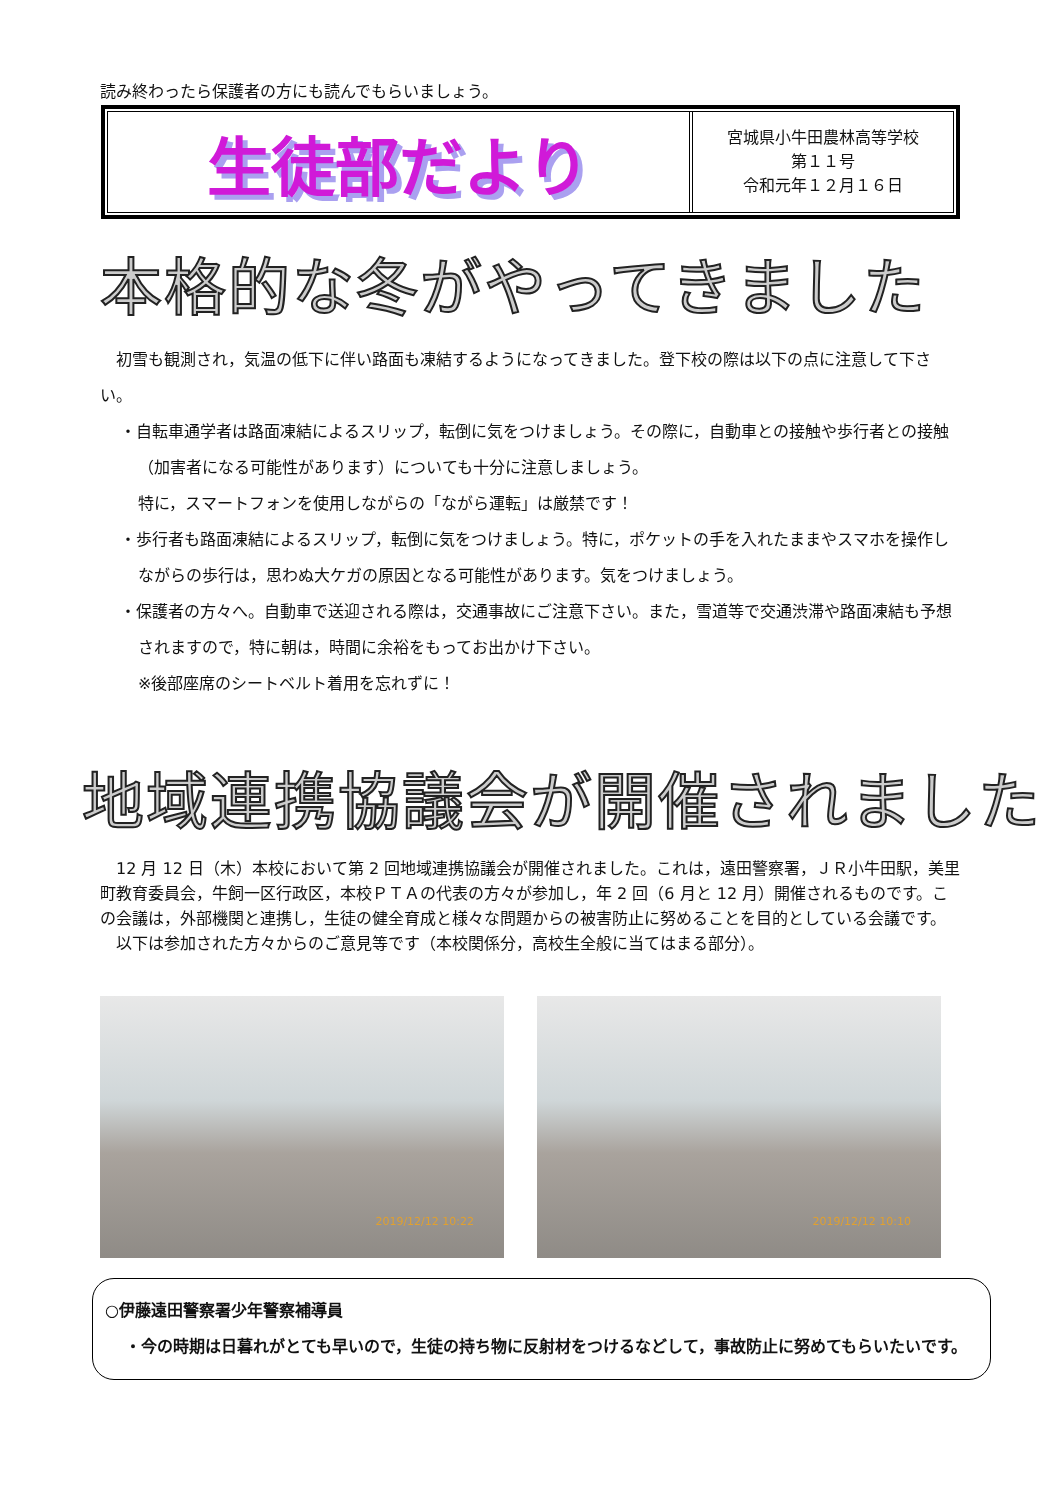読み終わったら保護者の方にも読んでもらいましょう。
生徒部だより
宮城県小牛田農林高等学校
第１１号
令和元年１２月１６日
本格的な冬がやってきました
　初雪も観測され，気温の低下に伴い路面も凍結するようになってきました。登下校の際は以下の点に注意して下さい。
・自転車通学者は路面凍結によるスリップ，転倒に気をつけましょう。その際に，自動車との接触や歩行者との接触（加害者になる可能性があります）についても十分に注意しましょう。
特に，スマートフォンを使用しながらの「ながら運転」は厳禁です！
・歩行者も路面凍結によるスリップ，転倒に気をつけましょう。特に，ポケットの手を入れたままやスマホを操作しながらの歩行は，思わぬ大ケガの原因となる可能性があります。気をつけましょう。
・保護者の方々へ。自動車で送迎される際は，交通事故にご注意下さい。また，雪道等で交通渋滞や路面凍結も予想されますので，特に朝は，時間に余裕をもってお出かけ下さい。
※後部座席のシートベルト着用を忘れずに！
地域連携協議会が開催されました
　12 月 12 日（木）本校において第 2 回地域連携協議会が開催されました。これは，遠田警察署，ＪＲ小牛田駅，美里町教育委員会，牛飼一区行政区，本校ＰＴＡの代表の方々が参加し，年 2 回（6 月と 12 月）開催されるものです。この会議は，外部機関と連携し，生徒の健全育成と様々な問題からの被害防止に努めることを目的としている会議です。
　以下は参加された方々からのご意見等です（本校関係分，高校生全般に当てはまる部分）。
2019/12/12 10:22
2019/12/12 10:10
○伊藤遠田警察署少年警察補導員
・今の時期は日暮れがとても早いので，生徒の持ち物に反射材をつけるなどして，事故防止に努めてもらいたいです。